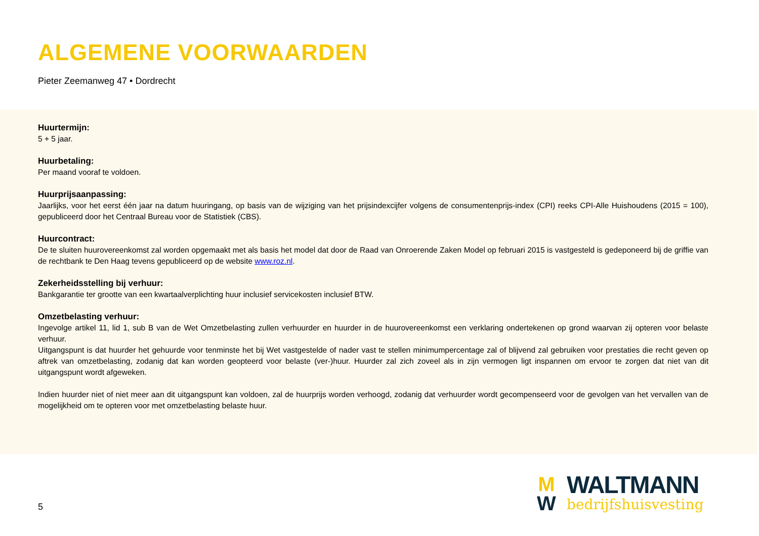ALGEMENE VOORWAARDEN
Pieter Zeemanweg 47 • Dordrecht
Huurtermijn:
5 + 5 jaar.
Huurbetaling:
Per maand vooraf te voldoen.
Huurprijsaanpassing:
Jaarlijks, voor het eerst één jaar na datum huuringang, op basis van de wijziging van het prijsindexcijfer volgens de consumentenprijs-index (CPI) reeks CPI-Alle Huishoudens (2015 = 100), gepubliceerd door het Centraal Bureau voor de Statistiek (CBS).
Huurcontract:
De te sluiten huurovereenkomst zal worden opgemaakt met als basis het model dat door de Raad van Onroerende Zaken Model op februari 2015 is vastgesteld is gedeponeerd bij de griffie van de rechtbank te Den Haag tevens gepubliceerd op de website www.roz.nl.
Zekerheidsstelling bij verhuur:
Bankgarantie ter grootte van een kwartaalverplichting huur inclusief servicekosten inclusief BTW.
Omzetbelasting verhuur:
Ingevolge artikel 11, lid 1, sub B van de Wet Omzetbelasting zullen verhuurder en huurder in de huurovereenkomst een verklaring ondertekenen op grond waarvan zij opteren voor belaste verhuur.
Uitgangspunt is dat huurder het gehuurde voor tenminste het bij Wet vastgestelde of nader vast te stellen minimumpercentage zal of blijvend zal gebruiken voor prestaties die recht geven op aftrek van omzetbelasting, zodanig dat kan worden geopteerd voor belaste (ver-)huur. Huurder zal zich zoveel als in zijn vermogen ligt inspannen om ervoor te zorgen dat niet van dit uitgangspunt wordt afgeweken.
Indien huurder niet of niet meer aan dit uitgangspunt kan voldoen, zal de huurprijs worden verhoogd, zodanig dat verhuurder wordt gecompenseerd voor de gevolgen van het vervallen van de mogelijkheid om te opteren voor met omzetbelasting belaste huur.
5
M
W
WALTMANN
bedrijfshuisvesting